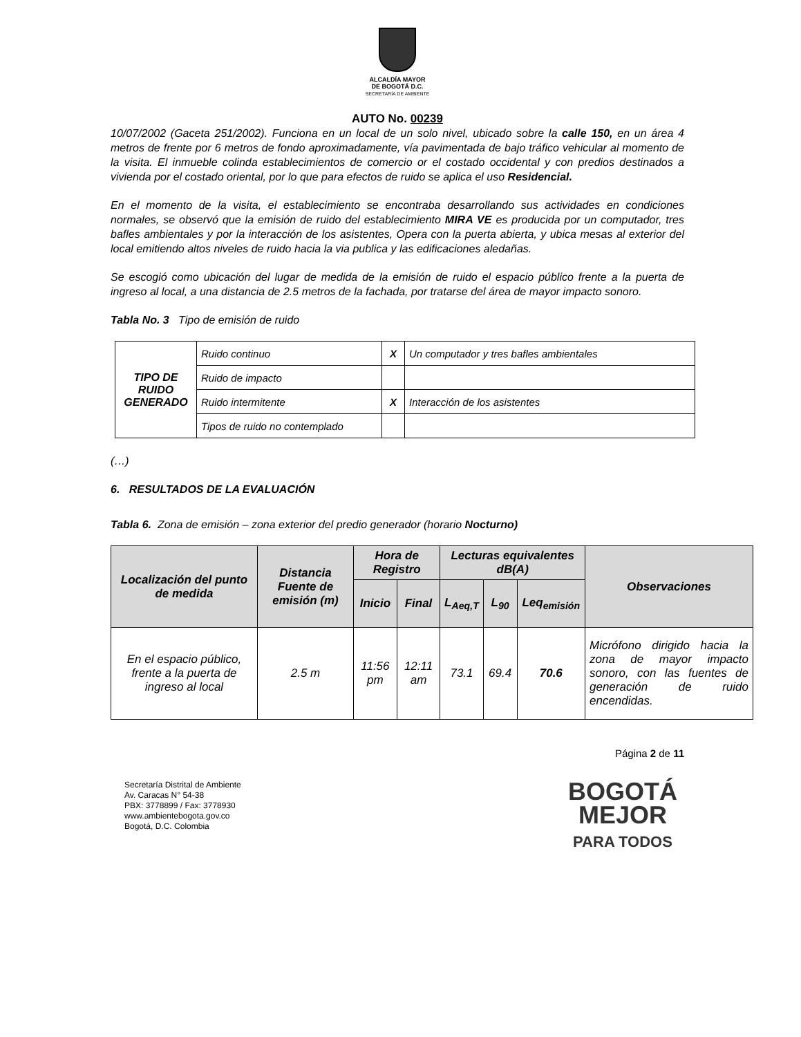ALCALDÍA MAYOR
DE BOGOTÁ D.C.
SECRETARÍA DE AMBIENTE
AUTO No. 00239
10/07/2002 (Gaceta 251/2002). Funciona en un local de un solo nivel, ubicado sobre la calle 150, en un área 4 metros de frente por 6 metros de fondo aproximadamente, vía pavimentada de bajo tráfico vehicular al momento de la visita. El inmueble colinda establecimientos de comercio or el costado occidental y con predios destinados a vivienda por el costado oriental, por lo que para efectos de ruido se aplica el uso Residencial.
En el momento de la visita, el establecimiento se encontraba desarrollando sus actividades en condiciones normales, se observó que la emisión de ruido del establecimiento MIRA VE es producida por un computador, tres bafles ambientales y por la interacción de los asistentes, Opera con la puerta abierta, y ubica mesas al exterior del local emitiendo altos niveles de ruido hacia la via publica y las edificaciones aledañas.
Se escogió como ubicación del lugar de medida de la emisión de ruido el espacio público frente a la puerta de ingreso al local, a una distancia de 2.5 metros de la fachada, por tratarse del área de mayor impacto sonoro.
Tabla No. 3 Tipo de emisión de ruido
| TIPO DE RUIDO GENERADO | Ruido continuo | X | Un computador y tres bafles ambientales |
| | Ruido de impacto | | |
| | Ruido intermitente | X | Interacción de los asistentes |
| | Tipos de ruido no contemplado | | |
(…)
6. RESULTADOS DE LA EVALUACIÓN
Tabla 6. Zona de emisión – zona exterior del predio generador (horario Nocturno)
| Localización del punto de medida | Distancia Fuente de emisión (m) | Hora de Registro | | Lecturas equivalentes dB(A) | | | Observaciones |
| --- | --- | --- | --- | --- | --- | --- | --- |
| | | Inicio | Final | L<sub>Aeq,T</sub> | L<sub>90</sub> | Leq<sub>emisión</sub> | |
| En el espacio público, frente a la puerta de ingreso al local | 2.5 m | 11:56 pm | 12:11 am | 73.1 | 69.4 | 70.6 | Micrófono dirigido hacia la zona de mayor impacto sonoro, con las fuentes de generación de ruido encendidas. |
Página 2 de 11
Secretaría Distrital de Ambiente
Av. Caracas N° 54-38
PBX: 3778899 / Fax: 3778930
www.ambientebogota.gov.co
Bogotá, D.C. Colombia
BOGOTÁ
MEJOR
PARA TODOS